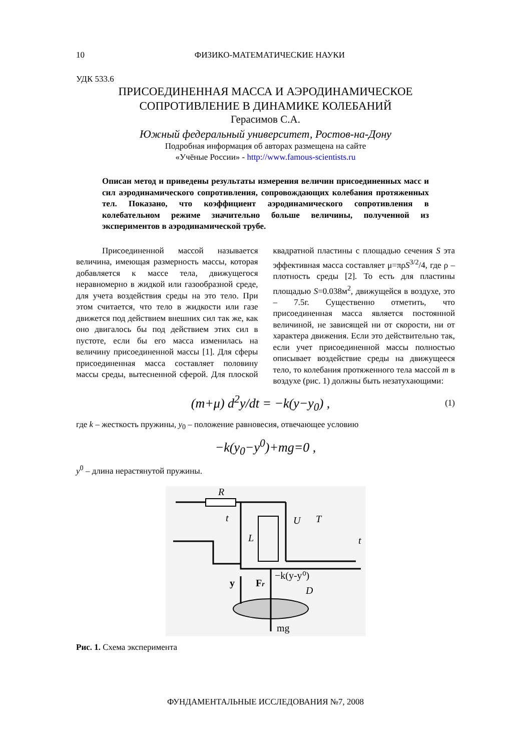10 ФИЗИКО-МАТЕМАТИЧЕСКИЕ НАУКИ
УДК 533.6
ПРИСОЕДИНЕННАЯ МАССА И АЭРОДИНАМИЧЕСКОЕ
СОПРОТИВЛЕНИЕ В ДИНАМИКЕ КОЛЕБАНИЙ
Герасимов С.А.
Южный федеральный университет, Ростов-на-Дону
Подробная информация об авторах размещена на сайте
«Учёные России» - http://www.famous-scientists.ru
Описан метод и приведены результаты измерения величин присоединенных масс и сил аэродинамического сопротивления, сопровождающих колебания протяженных тел. Показано, что коэффициент аэродинамического сопротивления в колебательном режиме значительно больше величины, полученной из экспериментов в аэродинамической трубе.
Присоединенной массой называется величина, имеющая размерность массы, которая добавляется к массе тела, движущегося неравномерно в жидкой или газообразной среде, для учета воздействия среды на это тело. При этом считается, что тело в жидкости или газе движется под действием внешних сил так же, как оно двигалось бы под действием этих сил в пустоте, если бы его масса изменилась на величину присоединенной массы [1]. Для сферы присоединенная масса составляет половину массы среды, вытесненной сферой. Для плоской квадратной пластины с площадью сечения S эта эффективная масса составляет μ=πρS<sup>3/2</sup>/4, где ρ – плотность среды [2]. То есть для пластины площадью S=0.038м<sup>2</sup>, движущейся в воздухе, это – 7.5г. Существенно отметить, что присоединенная масса является постоянной величиной, не зависящей ни от скорости, ни от характера движения. Если это действительно так, если учет присоединенной массы полностью описывает воздействие среды на движущееся тело, то колебания протяженного тела массой m в воздухе (рис. 1) должны быть незатухающими:
(m+μ) d<sup>2</sup>y/dt = −k(y−y<sub>0</sub>) ,
(1)
где k – жесткость пружины, y<sub>0</sub> – положение равновесия, отвечающее условию
−k(y<sub>0</sub>−y<sup>0</sup>)+mg=0 ,
y<sup>0</sup> – длина нерастянутой пружины.
R
t
L
U
T
t
y
Fr
−k(y-y⁰)
D
mg
Рис. 1. Схема эксперимента
ФУНДАМЕНТАЛЬНЫЕ ИССЛЕДОВАНИЯ №7, 2008